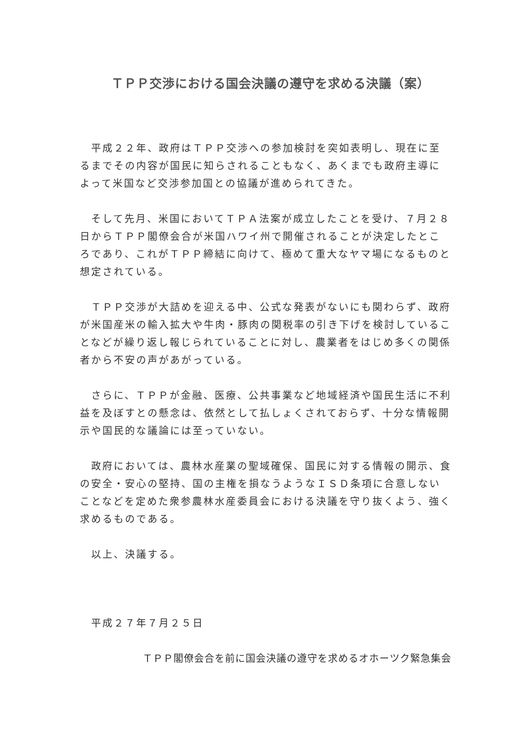ＴＰＰ交渉における国会決議の遵守を求める決議（案）
　平成２２年、政府はＴＰＰ交渉への参加検討を突如表明し、現在に至るまでその内容が国民に知らされることもなく、あくまでも政府主導によって米国など交渉参加国との協議が進められてきた。
　そして先月、米国においてＴＰＡ法案が成立したことを受け、７月２８日からＴＰＰ閣僚会合が米国ハワイ州で開催されることが決定したところであり、これがＴＰＰ締結に向けて、極めて重大なヤマ場になるものと想定されている。
　ＴＰＰ交渉が大詰めを迎える中、公式な発表がないにも関わらず、政府が米国産米の輸入拡大や牛肉・豚肉の関税率の引き下げを検討していることなどが繰り返し報じられていることに対し、農業者をはじめ多くの関係者から不安の声があがっている。
　さらに、ＴＰＰが金融、医療、公共事業など地域経済や国民生活に不利益を及ぼすとの懸念は、依然として払しょくされておらず、十分な情報開示や国民的な議論には至っていない。
　政府においては、農林水産業の聖域確保、国民に対する情報の開示、食の安全・安心の堅持、国の主権を損なうようなＩＳＤ条項に合意しないことなどを定めた衆参農林水産委員会における決議を守り抜くよう、強く求めるものである。
　以上、決議する。
　平成２７年７月２５日
ＴＰＰ閣僚会合を前に国会決議の遵守を求めるオホーツク緊急集会